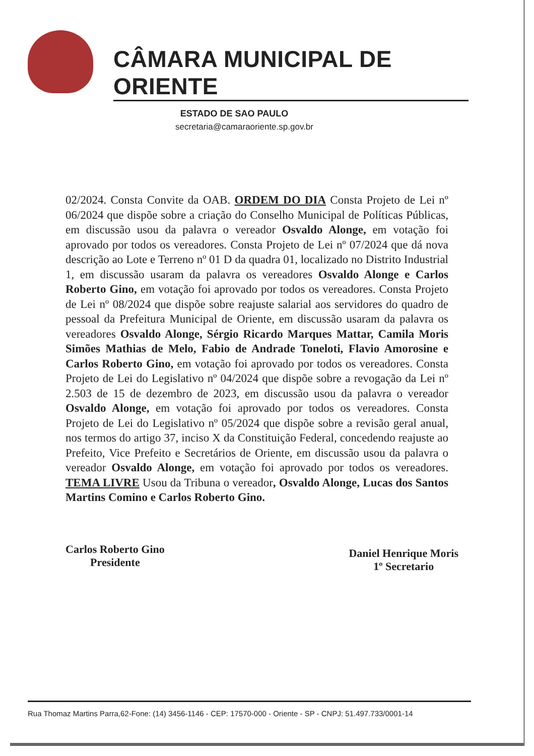CÂMARA MUNICIPAL DE ORIENTE
ESTADO DE SAO PAULO
secretaria@camaraoriente.sp.gov.br
02/2024. Consta Convite da OAB. ORDEM DO DIA Consta Projeto de Lei nº 06/2024 que dispõe sobre a criação do Conselho Municipal de Políticas Públicas, em discussão usou da palavra o vereador Osvaldo Alonge, em votação foi aprovado por todos os vereadores. Consta Projeto de Lei nº 07/2024 que dá nova descrição ao Lote e Terreno nº 01 D da quadra 01, localizado no Distrito Industrial 1, em discussão usaram da palavra os vereadores Osvaldo Alonge e Carlos Roberto Gino, em votação foi aprovado por todos os vereadores. Consta Projeto de Lei nº 08/2024 que dispõe sobre reajuste salarial aos servidores do quadro de pessoal da Prefeitura Municipal de Oriente, em discussão usaram da palavra os vereadores Osvaldo Alonge, Sérgio Ricardo Marques Mattar, Camila Moris Simões Mathias de Melo, Fabio de Andrade Toneloti, Flavio Amorosine e Carlos Roberto Gino, em votação foi aprovado por todos os vereadores. Consta Projeto de Lei do Legislativo nº 04/2024 que dispõe sobre a revogação da Lei nº 2.503 de 15 de dezembro de 2023, em discussão usou da palavra o vereador Osvaldo Alonge, em votação foi aprovado por todos os vereadores. Consta Projeto de Lei do Legislativo nº 05/2024 que dispõe sobre a revisão geral anual, nos termos do artigo 37, inciso X da Constituição Federal, concedendo reajuste ao Prefeito, Vice Prefeito e Secretários de Oriente, em discussão usou da palavra o vereador Osvaldo Alonge, em votação foi aprovado por todos os vereadores. TEMA LIVRE Usou da Tribuna o vereador, Osvaldo Alonge, Lucas dos Santos Martins Comino e Carlos Roberto Gino.
Carlos Roberto Gino
Presidente
Daniel Henrique Moris
1º Secretario
Rua Thomaz Martins Parra,62-Fone: (14) 3456-1146 - CEP: 17570-000 - Oriente - SP - CNPJ: 51.497.733/0001-14